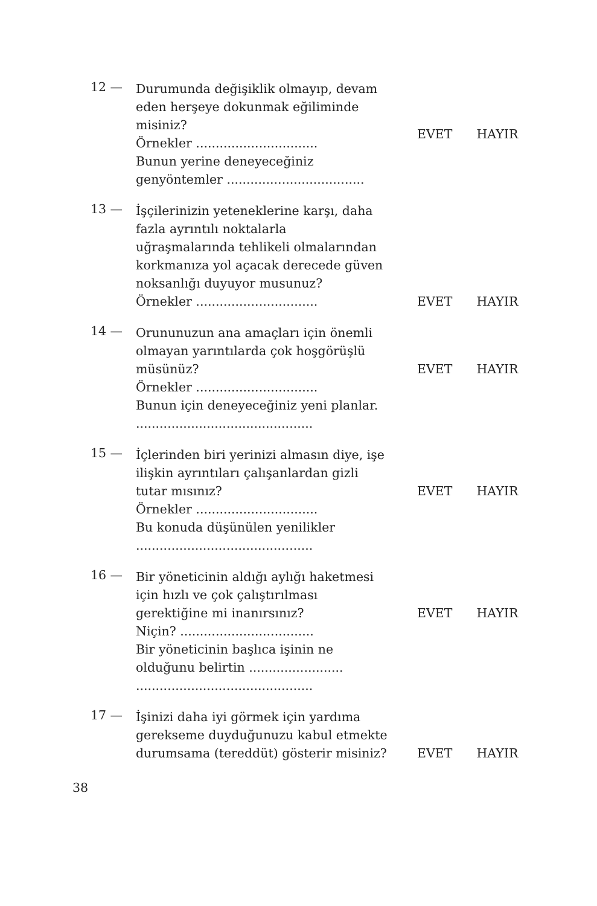12 —
Durumunda değişiklik olmayıp, devam eden herşeye dokunmak eğiliminde misiniz?
Örnekler ...............................
Bunun yerine deneyeceğiniz genyöntemler ...................................
EVET HAYIR
13 —
İşçilerinizin yeteneklerine karşı, daha fazla ayrıntılı noktalarla uğraşmalarında tehlikeli olmalarından korkmanıza yol açacak derecede güven noksanlığı duyuyor musunuz?
Örnekler ...............................
EVET HAYIR
14 —
Orununuzun ana amaçları için önemli olmayan yarıntılarda çok hoşgörüşlü müsünüz?
Örnekler ...............................
Bunun için deneyeceğiniz yeni planlar.
.............................................
EVET HAYIR
15 —
İçlerinden biri yerinizi almasın diye, işe ilişkin ayrıntıları çalışanlardan gizli tutar mısınız?
Örnekler ...............................
Bu konuda düşünülen yenilikler
.............................................
EVET HAYIR
16 —
Bir yöneticinin aldığı aylığı haketmesi için hızlı ve çok çalıştırılması gerektiğine mi inanırsınız?
Niçin? ..................................
Bir yöneticinin başlıca işinin ne olduğunu belirtin ........................
.............................................
EVET HAYIR
17 —
İşinizi daha iyi görmek için yardıma gerekseme duyduğunuzu kabul etmekte durumsama (tereddüt) gösterir misiniz?
EVET HAYIR
38